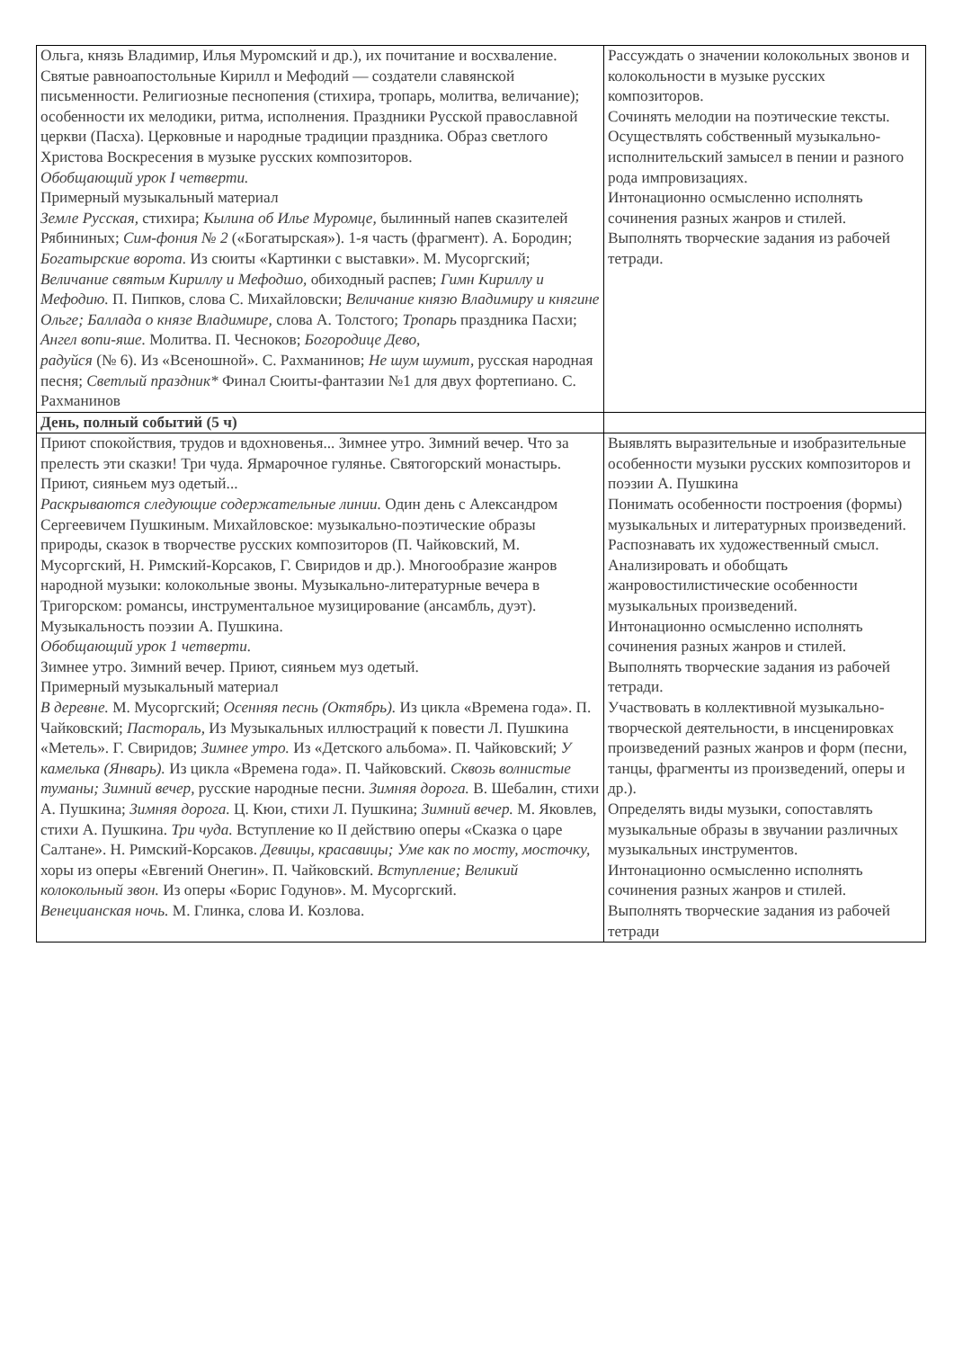| Ольга, князь Владимир, Илья Муромский и др.), их почитание и восхваление. Святые равноапостольные Кирилл и Мефодий — создатели славянской письменности. Религиозные песнопения (стихира, тропарь, молитва, величание); особенности их мелодики, ритма, исполнения. Праздники Русской православной церкви (Пасха). Церковные и народные традиции праздника. Образ светлого Христова Воскресения в музыке русских композиторов. Обобщающий урок I четверти. Примерный музыкальный материал Земле Русская, стихира; Кылина об Илье Муромце, былинный напев сказителей Рябининых; Сим-фония № 2 («Богатырская»). 1-я часть (фрагмент). А. Бородин; Богатырские ворота. Из сюиты «Картинки с выставки». М. Мусоргский; Величание святым Кириллу и Мефодшо, обиходный распев; Гимн Кириллу и Мефодию. П. Пипков, слова С. Михайловски; Величание князю Владимиру и княгине Ольге; Баллада о князе Владимире, слова А. Толстого; Тропарь праздника Пасхи; Ангел вопи-яше. Молитва. П. Чесноков; Богородице Дево, радуйся (№ 6). Из «Всеношной». С. Рахманинов; Не шум шумит, русская народная песня; Светлый праздник* Финал Сюиты-фантазии №1 для двух фортепиано. С. Рахманинов | Рассуждать о значении колокольных звонов и колокольности в музыке русских композиторов. Сочинять мелодии на поэтические тексты. Осуществлять собственный музыкально-исполнительский замысел в пении и разного рода импровизациях. Интонационно осмысленно исполнять сочинения разных жанров и стилей. Выполнять творческие задания из рабочей тетради. |
| День, полный событий (5 ч) | |
| Приют спокойствия, трудов и вдохновенья... Зимнее утро. Зимний вечер. Что за прелесть эти сказки! Три чуда. Ярмарочное гулянье. Святогорский монастырь. Приют, сияньем муз одетый... Раскрываются следующие содержательные линии. Один день с Александром Сергеевичем Пушкиным. Михайловское: музыкально-поэтические образы природы, сказок в творчестве русских композиторов (П. Чайковский, М. Мусоргский, Н. Римский-Корсаков, Г. Свиридов и др.). Многообразие жанров народной музыки: колокольные звоны. Музыкально-литературные вечера в Тригорском: романсы, инструментальное музицирование (ансамбль, дуэт). Музыкальность поэзии А. Пушкина. Обобщающий урок 1 четверти. Зимнее утро. Зимний вечер. Приют, сияньем муз одетый. Примерный музыкальный материал В деревне. М. Мусоргский; Осенняя песнь (Октябрь). Из цикла «Времена года». П. Чайковский; Пастораль, Из Музыкальных иллюстраций к повести Л. Пушкина «Метель». Г. Свиридов; Зимнее утро. Из «Детского альбома». П. Чайковский; У камелька (Январь). Из цикла «Времена года». П. Чайковский. Сквозь волнистые туманы; Зимний вечер, русские народные песни. Зимняя дорога. В. Шебалин, стихи А. Пушкина; Зимняя дорога. Ц. Кюи, стихи Л. Пушкина; Зимний вечер. М. Яковлев, стихи А. Пушкина. Три чуда. Вступление ко II действию оперы «Сказка о царе Салтане». Н. Римский-Корсаков. Девицы, красавицы; Уме как по мосту, мосточку, хоры из оперы «Евгений Онегин». П. Чайковский. Вступление; Великий колокольный звон. Из оперы «Борис Годунов». М. Мусоргский. Венецианская ночь. М. Глинка, слова И. Козлова. | Выявлять выразительные и изобразительные особенности музыки русских композиторов и поэзии А. Пушкина Понимать особенности построения (формы) музыкальных и литературных произведений. Распознавать их художественный смысл. Анализировать и обобщать жанровостилистические особенности музыкальных произведений. Интонационно осмысленно исполнять сочинения разных жанров и стилей. Выполнять творческие задания из рабочей тетради. Участвовать в коллективной музыкально-творческой деятельности, в инсценировках произведений разных жанров и форм (песни, танцы, фрагменты из произведений, оперы и др.). Определять виды музыки, сопоставлять музыкальные образы в звучании различных музыкальных инструментов. Интонационно осмысленно исполнять сочинения разных жанров и стилей. Выполнять творческие задания из рабочей тетради |